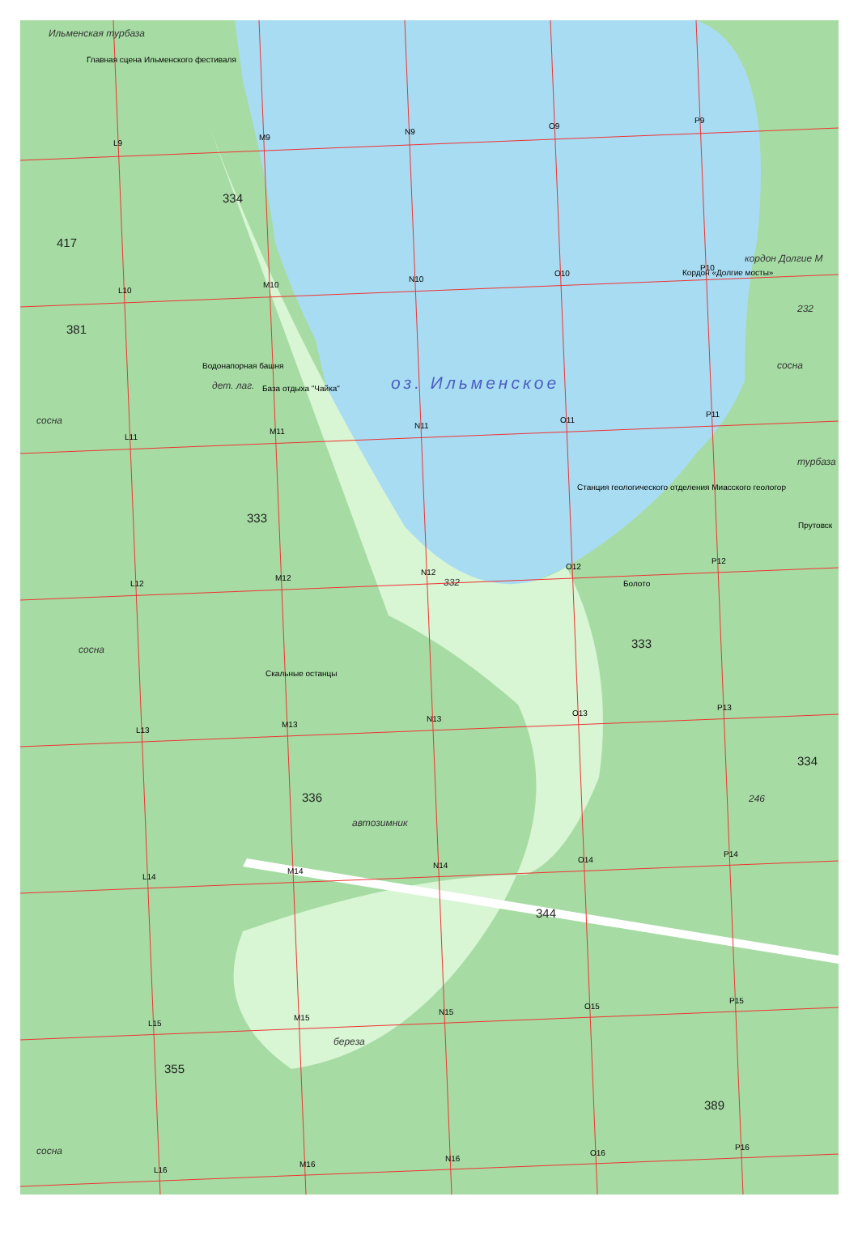Ильменская турбаза
Главная сцена Ильменского фестиваля
334
417
кордон Долгие М
Кордон «Долгие мосты»
381
232
Водонапорная башня
дет. лаг.
База отдыха "Чайка"
оз. Ильменское
сосна
сосна
турбаза
Станция геологического отделения Миасского геологор
333
Прутовск
Болото
332
сосна
333
Скальные останцы
334
336
246
автозимник
344
береза
355
389
сосна
L9
M9
N9
O9
P9
L10
M10
N10
O10
P10
L11
M11
N11
O11
P11
L12
M12
N12
O12
P12
L13
M13
N13
O13
P13
L14
M14
N14
O14
P14
L15
M15
N15
O15
P15
L16
M16
N16
O16
P16